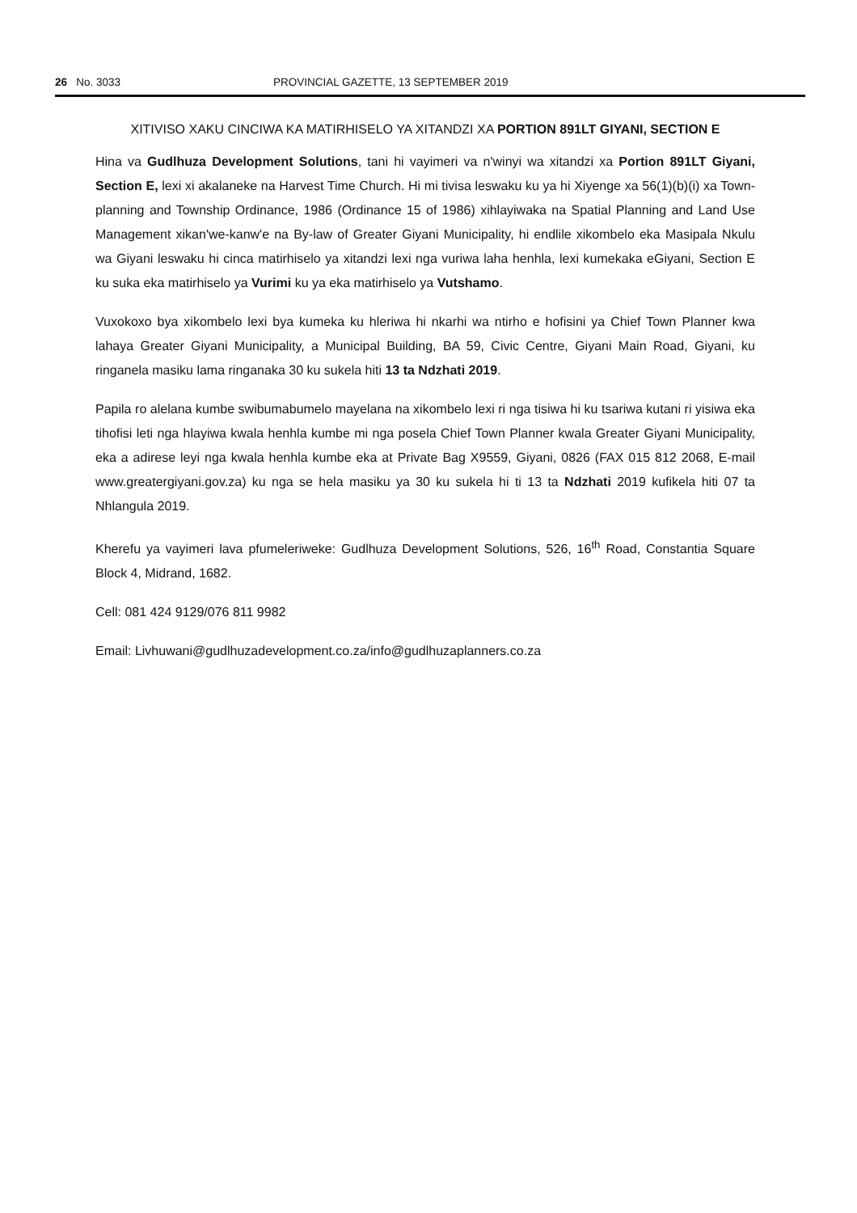26 No. 3033 PROVINCIAL GAZETTE, 13 SEPTEMBER 2019
XITIVISO XAKU CINCIWA KA MATIRHISELO YA XITANDZI XA PORTION 891LT GIYANI, SECTION E
Hina va Gudlhuza Development Solutions, tani hi vayimeri va n'winyi wa xitandzi xa Portion 891LT Giyani, Section E, lexi xi akalaneke na Harvest Time Church. Hi mi tivisa leswaku ku ya hi Xiyenge xa 56(1)(b)(i) xa Town-planning and Township Ordinance, 1986 (Ordinance 15 of 1986) xihlayiwaka na Spatial Planning and Land Use Management xikan'we-kanw'e na By-law of Greater Giyani Municipality, hi endlile xikombelo eka Masipala Nkulu wa Giyani leswaku hi cinca matirhiselo ya xitandzi lexi nga vuriwa laha henhla, lexi kumekaka eGiyani, Section E ku suka eka matirhiselo ya Vurimi ku ya eka matirhiselo ya Vutshamo.
Vuxokoxo bya xikombelo lexi bya kumeka ku hleriwa hi nkarhi wa ntirho e hofisini ya Chief Town Planner kwa lahaya Greater Giyani Municipality, a Municipal Building, BA 59, Civic Centre, Giyani Main Road, Giyani, ku ringanela masiku lama ringanaka 30 ku sukela hiti 13 ta Ndzhati 2019.
Papila ro alelana kumbe swibumabumelo mayelana na xikombelo lexi ri nga tisiwa hi ku tsariwa kutani ri yisiwa eka tihofisi leti nga hlayiwa kwala henhla kumbe mi nga posela Chief Town Planner kwala Greater Giyani Municipality, eka a adirese leyi nga kwala henhla kumbe eka at Private Bag X9559, Giyani, 0826 (FAX 015 812 2068, E-mail www.greatergiyani.gov.za) ku nga se hela masiku ya 30 ku sukela hi ti 13 ta Ndzhati 2019 kufikela hiti 07 ta Nhlangula 2019.
Kherefu ya vayimeri lava pfumeleriweke: Gudlhuza Development Solutions, 526, 16<sup>th</sup> Road, Constantia Square Block 4, Midrand, 1682.
Cell: 081 424 9129/076 811 9982
Email: Livhuwani@gudlhuzadevelopment.co.za/info@gudlhuzaplanners.co.za